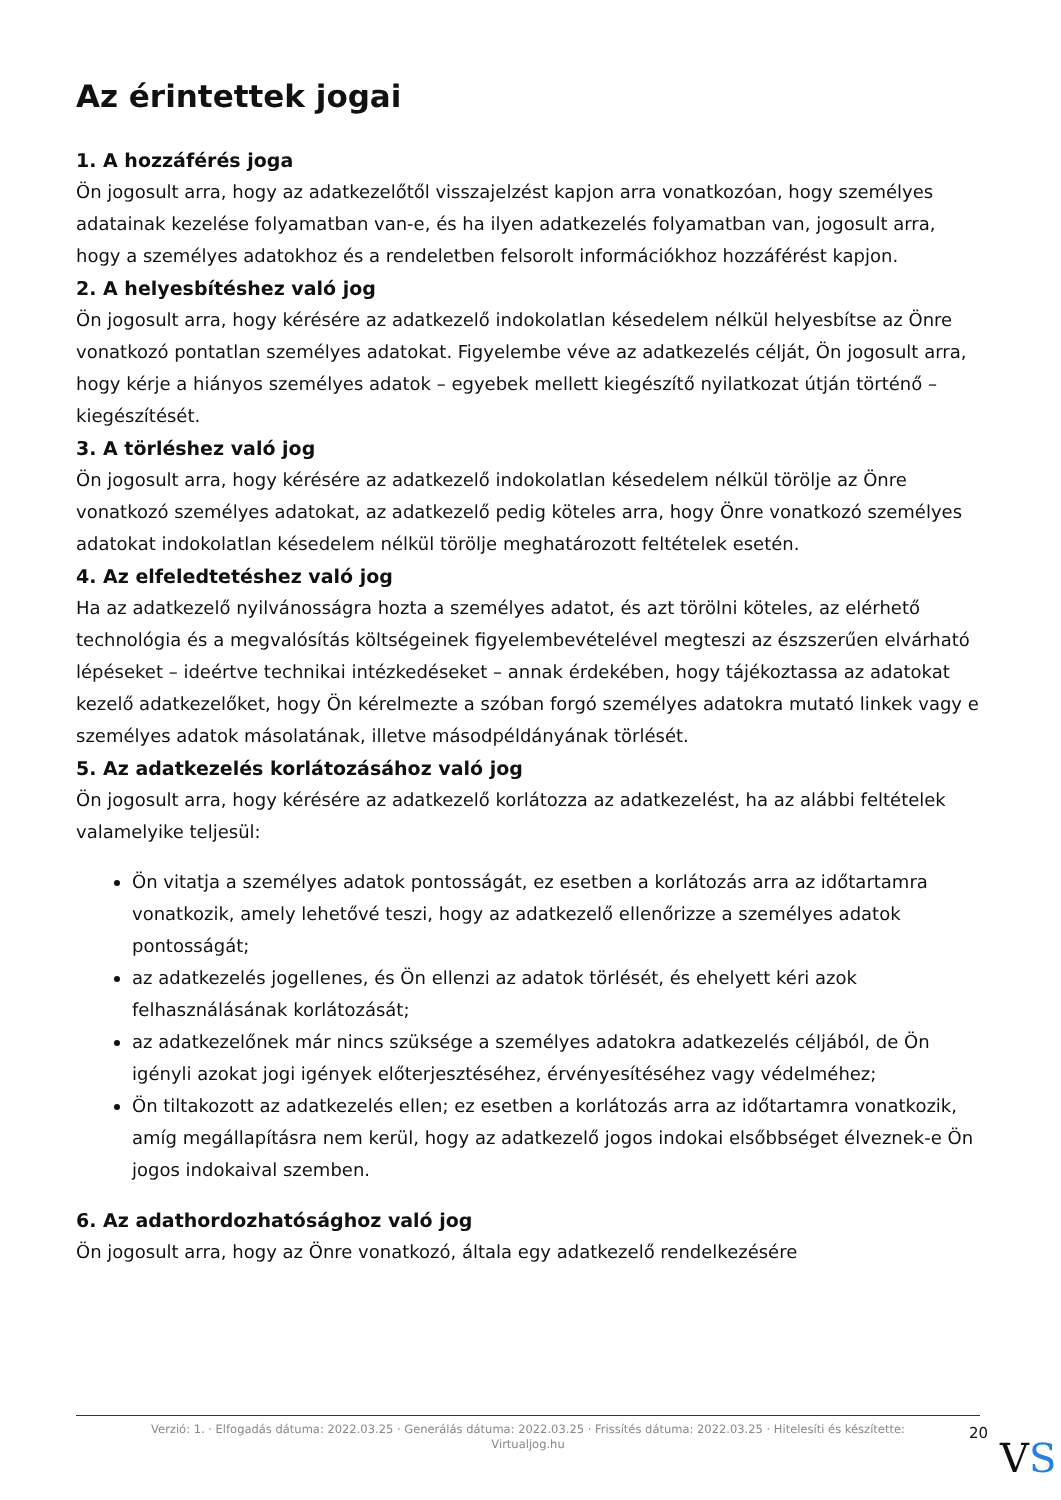Az érintettek jogai
1. A hozzáférés joga
Ön jogosult arra, hogy az adatkezelőtől visszajelzést kapjon arra vonatkozóan, hogy személyes adatainak kezelése folyamatban van-e, és ha ilyen adatkezelés folyamatban van, jogosult arra, hogy a személyes adatokhoz és a rendeletben felsorolt információkhoz hozzáférést kapjon.
2. A helyesbítéshez való jog
Ön jogosult arra, hogy kérésére az adatkezelő indokolatlan késedelem nélkül helyesbítse az Önre vonatkozó pontatlan személyes adatokat. Figyelembe véve az adatkezelés célját, Ön jogosult arra, hogy kérje a hiányos személyes adatok – egyebek mellett kiegészítő nyilatkozat útján történő – kiegészítését.
3. A törléshez való jog
Ön jogosult arra, hogy kérésére az adatkezelő indokolatlan késedelem nélkül törölje az Önre vonatkozó személyes adatokat, az adatkezelő pedig köteles arra, hogy Önre vonatkozó személyes adatokat indokolatlan késedelem nélkül törölje meghatározott feltételek esetén.
4. Az elfeledtetéshez való jog
Ha az adatkezelő nyilvánosságra hozta a személyes adatot, és azt törölni köteles, az elérhető technológia és a megvalósítás költségeinek figyelembevételével megteszi az észszerűen elvárható lépéseket – ideértve technikai intézkedéseket – annak érdekében, hogy tájékoztassa az adatokat kezelő adatkezelőket, hogy Ön kérelmezte a szóban forgó személyes adatokra mutató linkek vagy e személyes adatok másolatának, illetve másodpéldányának törlését.
5. Az adatkezelés korlátozásához való jog
Ön jogosult arra, hogy kérésére az adatkezelő korlátozza az adatkezelést, ha az alábbi feltételek valamelyike teljesül:
Ön vitatja a személyes adatok pontosságát, ez esetben a korlátozás arra az időtartamra vonatkozik, amely lehetővé teszi, hogy az adatkezelő ellenőrizze a személyes adatok pontosságát;
az adatkezelés jogellenes, és Ön ellenzi az adatok törlését, és ehelyett kéri azok felhasználásának korlátozását;
az adatkezelőnek már nincs szüksége a személyes adatokra adatkezelés céljából, de Ön igényli azokat jogi igények előterjesztéséhez, érvényesítéséhez vagy védelméhez;
Ön tiltakozott az adatkezelés ellen; ez esetben a korlátozás arra az időtartamra vonatkozik, amíg megállapításra nem kerül, hogy az adatkezelő jogos indokai elsőbbséget élveznek-e Ön jogos indokaival szemben.
6. Az adathordozhatósághoz való jog
Ön jogosult arra, hogy az Önre vonatkozó, általa egy adatkezelő rendelkezésére
Verzió: 1. · Elfogadás dátuma: 2022.03.25 · Generálás dátuma: 2022.03.25 · Frissítés dátuma: 2022.03.25 · Hitelesíti és készítette: Virtualjog.hu
20
VS